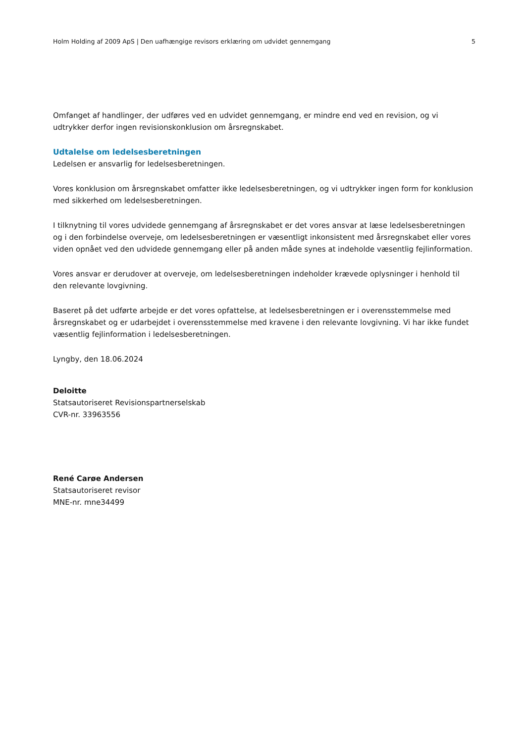Holm Holding af 2009 ApS | Den uafhængige revisors erklæring om udvidet gennemgang 5
Omfanget af handlinger, der udføres ved en udvidet gennemgang, er mindre end ved en revision, og vi udtrykker derfor ingen revisionskonklusion om årsregnskabet.
Udtalelse om ledelsesberetningen
Ledelsen er ansvarlig for ledelsesberetningen.
Vores konklusion om årsregnskabet omfatter ikke ledelsesberetningen, og vi udtrykker ingen form for konklusion med sikkerhed om ledelsesberetningen.
I tilknytning til vores udvidede gennemgang af årsregnskabet er det vores ansvar at læse ledelsesberetningen og i den forbindelse overveje, om ledelsesberetningen er væsentligt inkonsistent med årsregnskabet eller vores viden opnået ved den udvidede gennemgang eller på anden måde synes at indeholde væsentlig fejlinformation.
Vores ansvar er derudover at overveje, om ledelsesberetningen indeholder krævede oplysninger i henhold til den relevante lovgivning.
Baseret på det udførte arbejde er det vores opfattelse, at ledelsesberetningen er i overensstemmelse med årsregnskabet og er udarbejdet i overensstemmelse med kravene i den relevante lovgivning. Vi har ikke fundet væsentlig fejlinformation i ledelsesberetningen.
Lyngby, den 18.06.2024
Deloitte
Statsautoriseret Revisionspartnerselskab
CVR-nr. 33963556
René Carøe Andersen
Statsautoriseret revisor
MNE-nr. mne34499